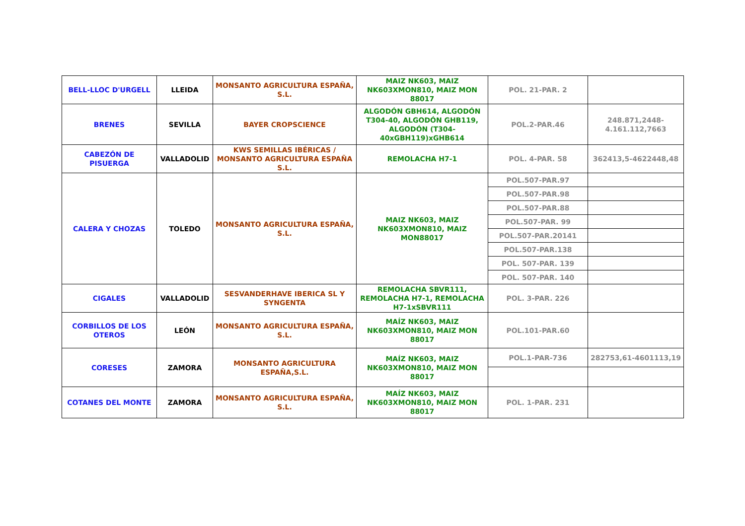| BELL-LLOC D'URGELL | LLEIDA | MONSANTO AGRICULTURA ESPAÑA, S.L. | MAIZ NK603, MAIZ NK603XMON810, MAIZ MON 88017 | POL. 21-PAR. 2 | |
| BRENES | SEVILLA | BAYER CROPSCIENCE | ALGODÓN GBH614, ALGODÓN T304-40, ALGODÓN GHB119, ALGODÓN (T304-40xGBH119)xGHB614 | POL.2-PAR.46 | 248.871,2448-4.161.112,7663 |
| CABEZÓN DE PISUERGA | VALLADOLID | KWS SEMILLAS IBÉRICAS / MONSANTO AGRICULTURA ESPAÑA S.L. | REMOLACHA H7-1 | POL. 4-PAR. 58 | 362413,5-4622448,48 |
| CALERA Y CHOZAS | TOLEDO | MONSANTO AGRICULTURA ESPAÑA, S.L. | MAIZ NK603, MAIZ NK603XMON810, MAIZ MON88017 | POL.507-PAR.97 | |
| | | | | POL.507-PAR.98 | |
| | | | | POL.507-PAR.88 | |
| | | | | POL.507-PAR. 99 | |
| | | | | POL.507-PAR.20141 | |
| | | | | POL.507-PAR.138 | |
| | | | | POL. 507-PAR. 139 | |
| | | | | POL. 507-PAR. 140 | |
| CIGALES | VALLADOLID | SESVANDERHAVE IBERICA SL Y SYNGENTA | REMOLACHA SBVR111, REMOLACHA H7-1, REMOLACHA H7-1xSBVR111 | POL. 3-PAR. 226 | |
| CORBILLOS DE LOS OTEROS | LEÓN | MONSANTO AGRICULTURA ESPAÑA, S.L. | MAÍZ NK603, MAIZ NK603XMON810, MAIZ MON 88017 | POL.101-PAR.60 | |
| CORESES | ZAMORA | MONSANTO AGRICULTURA ESPAÑA,S.L. | MAÍZ NK603, MAIZ NK603XMON810, MAIZ MON 88017 | POL.1-PAR-736 | 282753,61-4601113,19 |
| COTANES DEL MONTE | ZAMORA | MONSANTO AGRICULTURA ESPAÑA, S.L. | MAÍZ NK603, MAIZ NK603XMON810, MAIZ MON 88017 | POL. 1-PAR. 231 | |